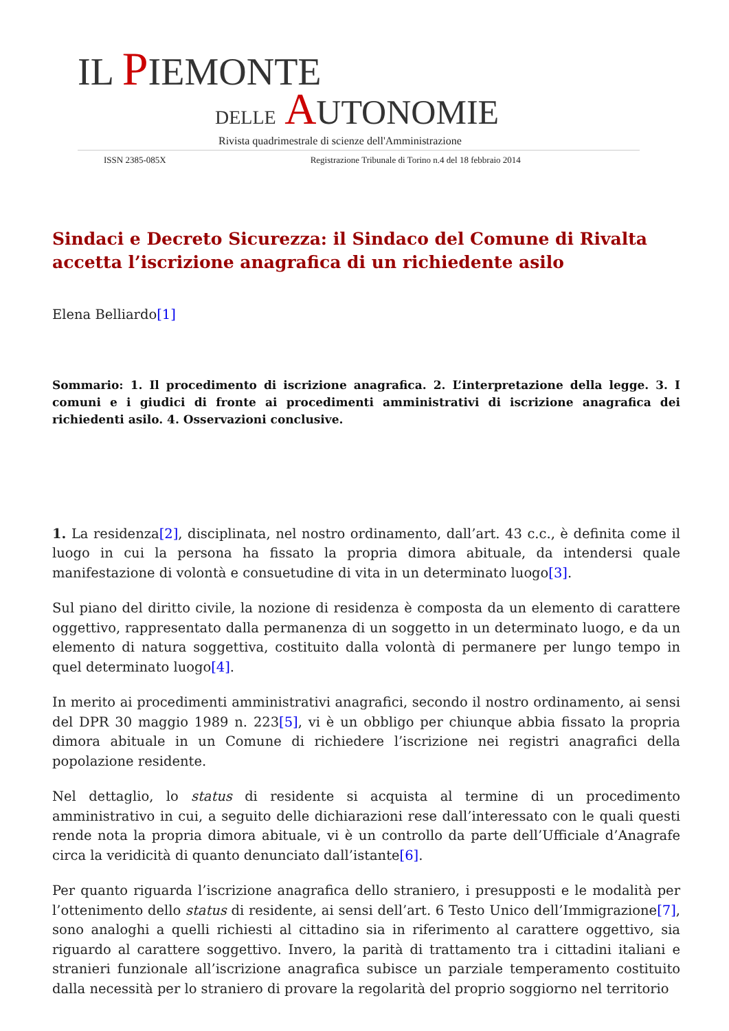IL PIEMONTE
DELLE AUTONOMIE
Rivista quadrimestrale di scienze dell'Amministrazione
ISSN 2385-085X Registrazione Tribunale di Torino n.4 del 18 febbraio 2014
Sindaci e Decreto Sicurezza: il Sindaco del Comune di Rivalta accetta l’iscrizione anagrafica di un richiedente asilo
Elena Belliardo[1]
Sommario: 1. Il procedimento di iscrizione anagrafica. 2. L’interpretazione della legge. 3. I comuni e i giudici di fronte ai procedimenti amministrativi di iscrizione anagrafica dei richiedenti asilo. 4. Osservazioni conclusive.
1. La residenza[2], disciplinata, nel nostro ordinamento, dall’art. 43 c.c., è definita come il luogo in cui la persona ha fissato la propria dimora abituale, da intendersi quale manifestazione di volontà e consuetudine di vita in un determinato luogo[3].
Sul piano del diritto civile, la nozione di residenza è composta da un elemento di carattere oggettivo, rappresentato dalla permanenza di un soggetto in un determinato luogo, e da un elemento di natura soggettiva, costituito dalla volontà di permanere per lungo tempo in quel determinato luogo[4].
In merito ai procedimenti amministrativi anagrafici, secondo il nostro ordinamento, ai sensi del DPR 30 maggio 1989 n. 223[5], vi è un obbligo per chiunque abbia fissato la propria dimora abituale in un Comune di richiedere l’iscrizione nei registri anagrafici della popolazione residente.
Nel dettaglio, lo status di residente si acquista al termine di un procedimento amministrativo in cui, a seguito delle dichiarazioni rese dall’interessato con le quali questi rende nota la propria dimora abituale, vi è un controllo da parte dell’Ufficiale d’Anagrafe circa la veridicità di quanto denunciato dall’istante[6].
Per quanto riguarda l’iscrizione anagrafica dello straniero, i presupposti e le modalità per l’ottenimento dello status di residente, ai sensi dell’art. 6 Testo Unico dell’Immigrazione[7], sono analoghi a quelli richiesti al cittadino sia in riferimento al carattere oggettivo, sia riguardo al carattere soggettivo. Invero, la parità di trattamento tra i cittadini italiani e stranieri funzionale all’iscrizione anagrafica subisce un parziale temperamento costituito dalla necessità per lo straniero di provare la regolarità del proprio soggiorno nel territorio